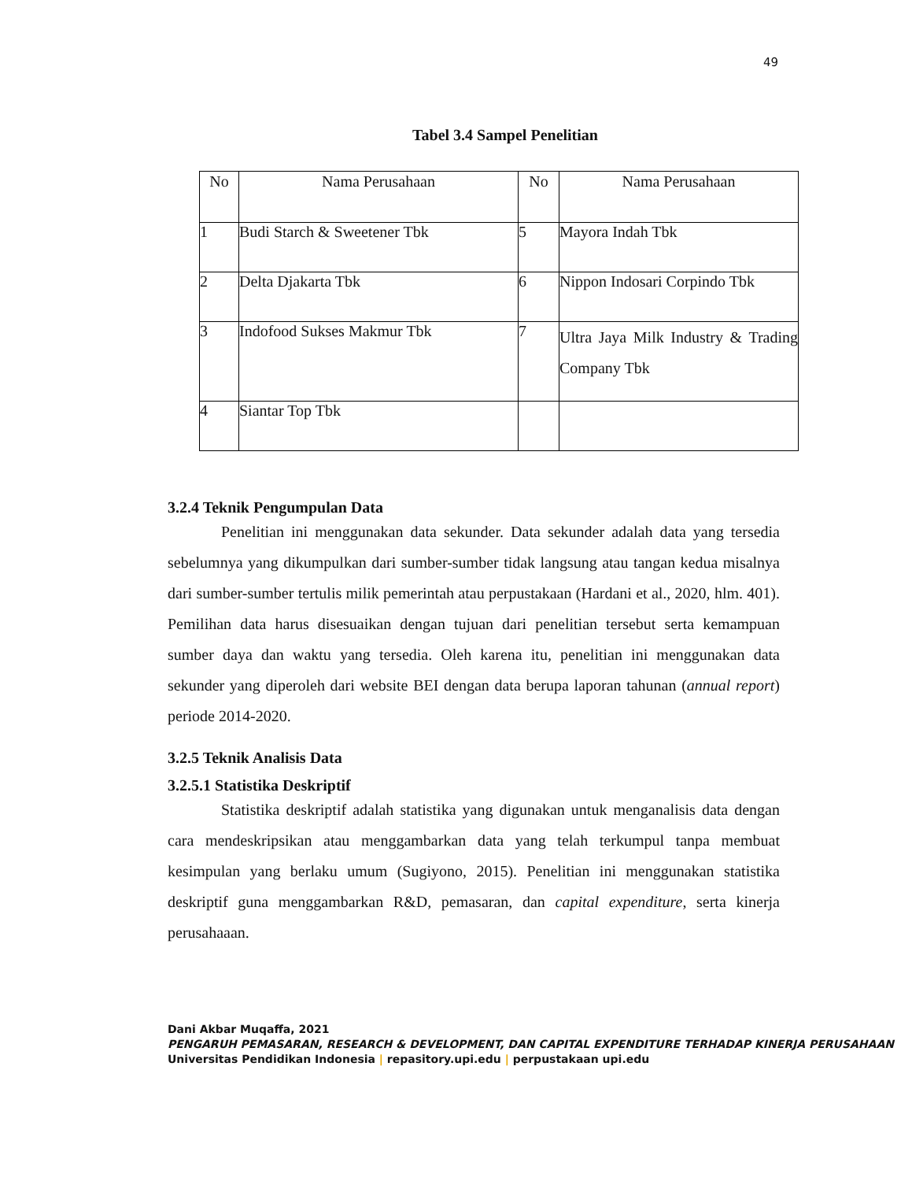49
Tabel 3.4 Sampel Penelitian
| No | Nama Perusahaan | No | Nama Perusahaan |
| --- | --- | --- | --- |
| 1 | Budi Starch & Sweetener Tbk | 5 | Mayora Indah Tbk |
| 2 | Delta Djakarta Tbk | 6 | Nippon Indosari Corpindo Tbk |
| 3 | Indofood Sukses Makmur Tbk | 7 | Ultra Jaya Milk Industry & Trading Company Tbk |
| 4 | Siantar Top Tbk | | |
3.2.4 Teknik Pengumpulan Data
Penelitian ini menggunakan data sekunder. Data sekunder adalah data yang tersedia sebelumnya yang dikumpulkan dari sumber-sumber tidak langsung atau tangan kedua misalnya dari sumber-sumber tertulis milik pemerintah atau perpustakaan (Hardani et al., 2020, hlm. 401). Pemilihan data harus disesuaikan dengan tujuan dari penelitian tersebut serta kemampuan sumber daya dan waktu yang tersedia. Oleh karena itu, penelitian ini menggunakan data sekunder yang diperoleh dari website BEI dengan data berupa laporan tahunan (annual report) periode 2014-2020.
3.2.5 Teknik Analisis Data
3.2.5.1 Statistika Deskriptif
Statistika deskriptif adalah statistika yang digunakan untuk menganalisis data dengan cara mendeskripsikan atau menggambarkan data yang telah terkumpul tanpa membuat kesimpulan yang berlaku umum (Sugiyono, 2015). Penelitian ini menggunakan statistika deskriptif guna menggambarkan R&D, pemasaran, dan capital expenditure, serta kinerja perusahaaan.
Dani Akbar Muqaffa, 2021
PENGARUH PEMASARAN, RESEARCH & DEVELOPMENT, DAN CAPITAL EXPENDITURE TERHADAP KINERJA PERUSAHAAN
Universitas Pendidikan Indonesia | repasitory.upi.edu | perpustakaan upi.edu